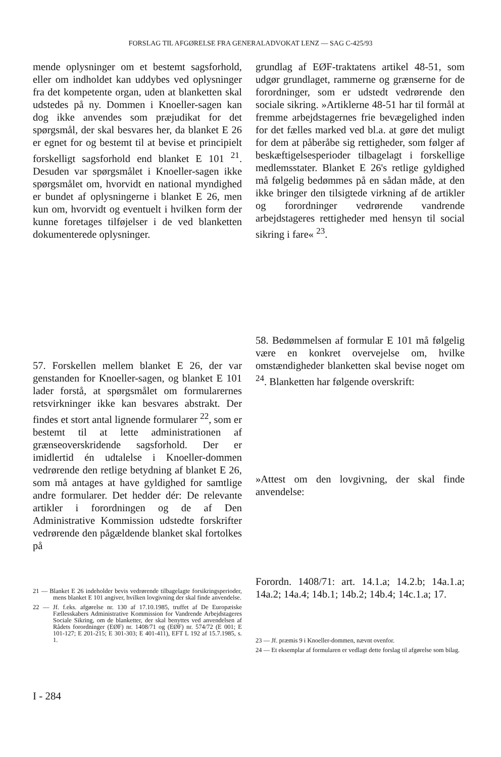FORSLAG TIL AFGØRELSE FRA GENERALADVOKAT LENZ — SAG C-425/93
mende oplysninger om et bestemt sagsforhold, eller om indholdet kan uddybes ved oplysninger fra det kompetente organ, uden at blanketten skal udstedes på ny. Dommen i Knoeller-sagen kan dog ikke anvendes som præjudikat for det spørgsmål, der skal besvares her, da blanket E 26 er egnet for og bestemt til at bevise et principielt forskelligt sagsforhold end blanket E 101 <sup>21</sup>. Desuden var spørgsmålet i Knoeller-sagen ikke spørgsmålet om, hvorvidt en national myndighed er bundet af oplysningerne i blanket E 26, men kun om, hvorvidt og eventuelt i hvilken form der kunne foretages tilføjelser i de ved blanketten dokumenterede oplysninger.
57. Forskellen mellem blanket E 26, der var genstanden for Knoeller-sagen, og blanket E 101 lader forstå, at spørgsmålet om formularernes retsvirkninger ikke kan besvares abstrakt. Der findes et stort antal lignende formularer <sup>22</sup>, som er bestemt til at lette administrationen af grænseoverskridende sagsforhold. Der er imidlertid én udtalelse i Knoeller-dommen vedrørende den retlige betydning af blanket E 26, som må antages at have gyldighed for samtlige andre formularer. Det hedder dér: De relevante artikler i forordningen og de af Den Administrative Kommission udstedte forskrifter vedrørende den pågældende blanket skal fortolkes på
21 — Blanket E 26 indeholder bevis vedrørende tilbagelagte forsikringsperioder, mens blanket E 101 angiver, hvilken lovgivning der skal finde anvendelse.
22 — Jf. f.eks. afgørelse nr. 130 af 17.10.1985, truffet af De Europæiske Fællesskabers Administrative Kommission for Vandrende Arbejdstageres Sociale Sikring, om de blanketter, der skal benyttes ved anvendelsen af Rådets forordninger (EØF) nr. 1408/71 og (EØF) nr. 574/72 (E 001; E 101-127; E 201-215; E 301-303; E 401-411), EFT L 192 af 15.7.1985, s. 1.
I - 284
grundlag af EØF-traktatens artikel 48-51, som udgør grundlaget, rammerne og grænserne for de forordninger, som er udstedt vedrørende den sociale sikring. »Artiklerne 48-51 har til formål at fremme arbejdstagernes frie bevægelighed inden for det fælles marked ved bl.a. at gøre det muligt for dem at påberåbe sig rettigheder, som følger af beskæftigelsesperioder tilbagelagt i forskellige medlemsstater. Blanket E 26's retlige gyldighed må følgelig bedømmes på en sådan måde, at den ikke bringer den tilsigtede virkning af de artikler og forordninger vedrørende vandrende arbejdstageres rettigheder med hensyn til social sikring i fare« <sup>23</sup>.
58. Bedømmelsen af formular E 101 må følgelig være en konkret overvejelse om, hvilke omstændigheder blanketten skal bevise noget om <sup>24</sup>. Blanketten har følgende overskrift:
»Attest om den lovgivning, der skal finde anvendelse:
Forordn. 1408/71: art. 14.1.a; 14.2.b; 14a.1.a; 14a.2; 14a.4; 14b.1; 14b.2; 14b.4; 14c.1.a; 17.
23 — Jf. præmis 9 i Knoeller-dommen, nævnt ovenfor.
24 — Et eksemplar af formularen er vedlagt dette forslag til afgørelse som bilag.